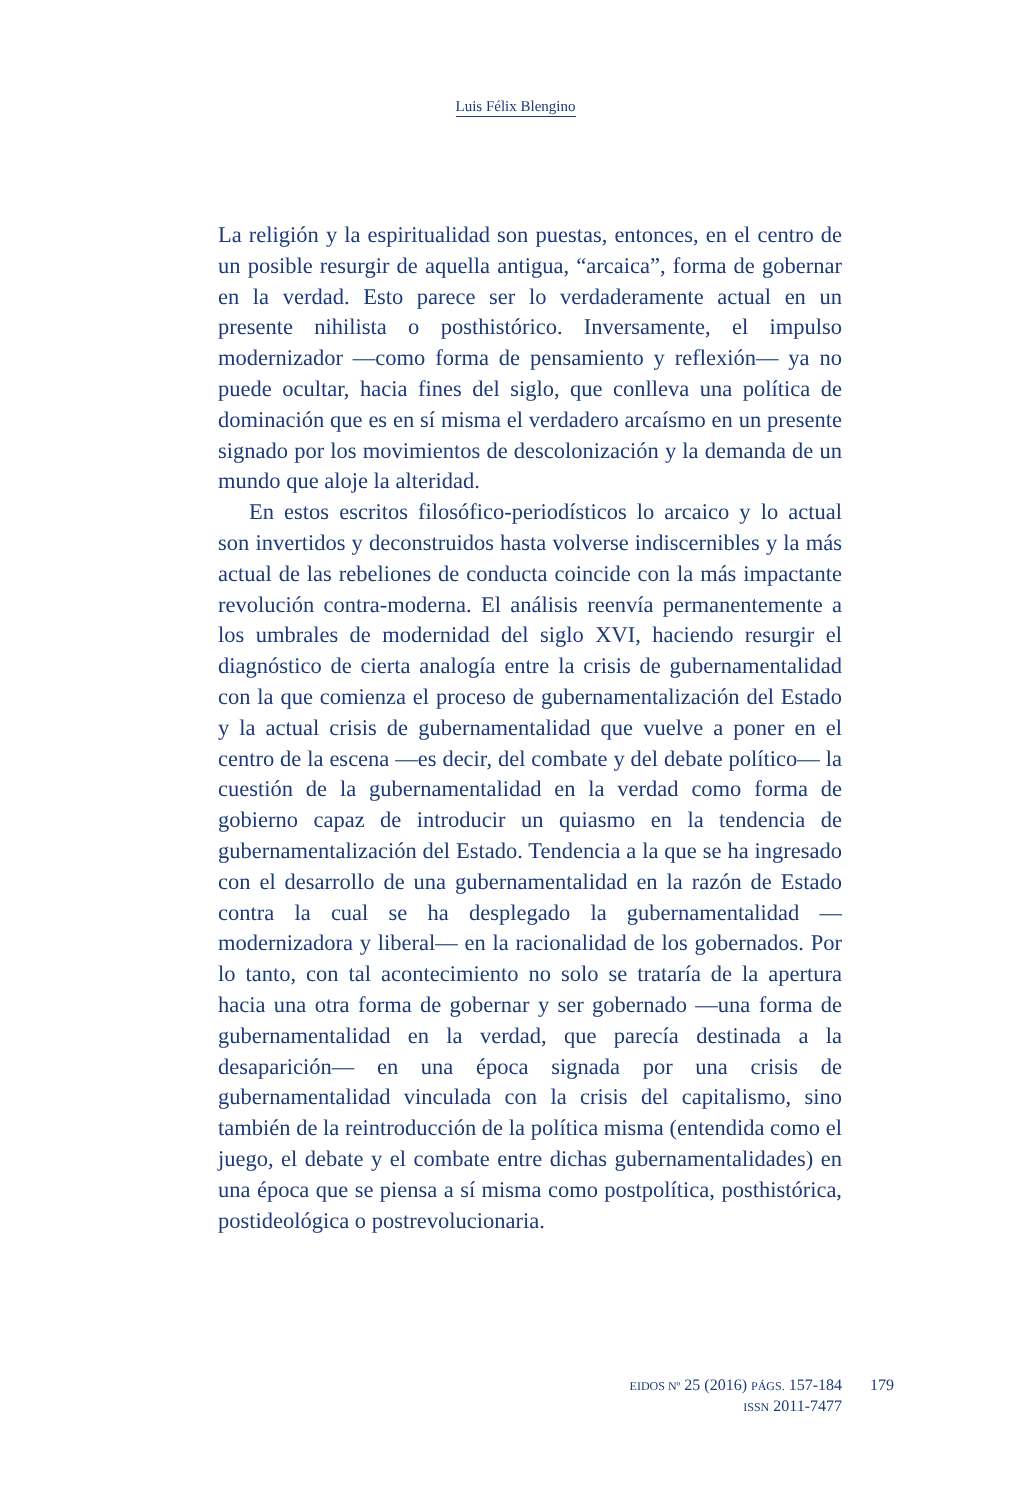Luis Félix Blengino
La religión y la espiritualidad son puestas, entonces, en el centro de un posible resurgir de aquella antigua, “arcaica”, forma de gobernar en la verdad. Esto parece ser lo verdaderamente actual en un presente nihilista o posthistórico. Inversamente, el impulso modernizador —como forma de pensamiento y reflexión— ya no puede ocultar, hacia fines del siglo, que conlleva una política de dominación que es en sí misma el verdadero arcaísmo en un presente signado por los movimientos de descolonización y la demanda de un mundo que aloje la alteridad.
En estos escritos filosófico-periodísticos lo arcaico y lo actual son invertidos y deconstruidos hasta volverse indiscernibles y la más actual de las rebeliones de conducta coincide con la más impactante revolución contra-moderna. El análisis reenvía permanentemente a los umbrales de modernidad del siglo XVI, haciendo resurgir el diagnóstico de cierta analogía entre la crisis de gubernamentalidad con la que comienza el proceso de guberna­mentalización del Estado y la actual crisis de gubernamentalidad que vuelve a poner en el centro de la escena —es decir, del combate y del debate político— la cuestión de la gubernamentalidad en la verdad como forma de gobierno capaz de introducir un quiasmo en la tendencia de gubernamentalización del Estado. Tendencia a la que se ha ingresado con el desarrollo de una gubernamen­talidad en la razón de Estado contra la cual se ha desplegado la gubernamentalidad —modernizadora y liberal— en la raciona­lidad de los gobernados. Por lo tanto, con tal acontecimiento no solo se trataría de la apertura hacia una otra forma de gobernar y ser gobernado —una forma de gubernamentalidad en la verdad, que parecía destinada a la desaparición— en una época signada por una crisis de gubernamentalidad vinculada con la crisis del capitalismo, sino también de la reintroducción de la política mis­ma (entendida como el juego, el debate y el combate entre dichas gubernamentalidades) en una época que se piensa a sí misma como postpolítica, posthistórica, postideológica o postrevolucionaria.
EIDOS Nº 25 (2016) PÁGS. 157-184
ISSN 2011-7477
179